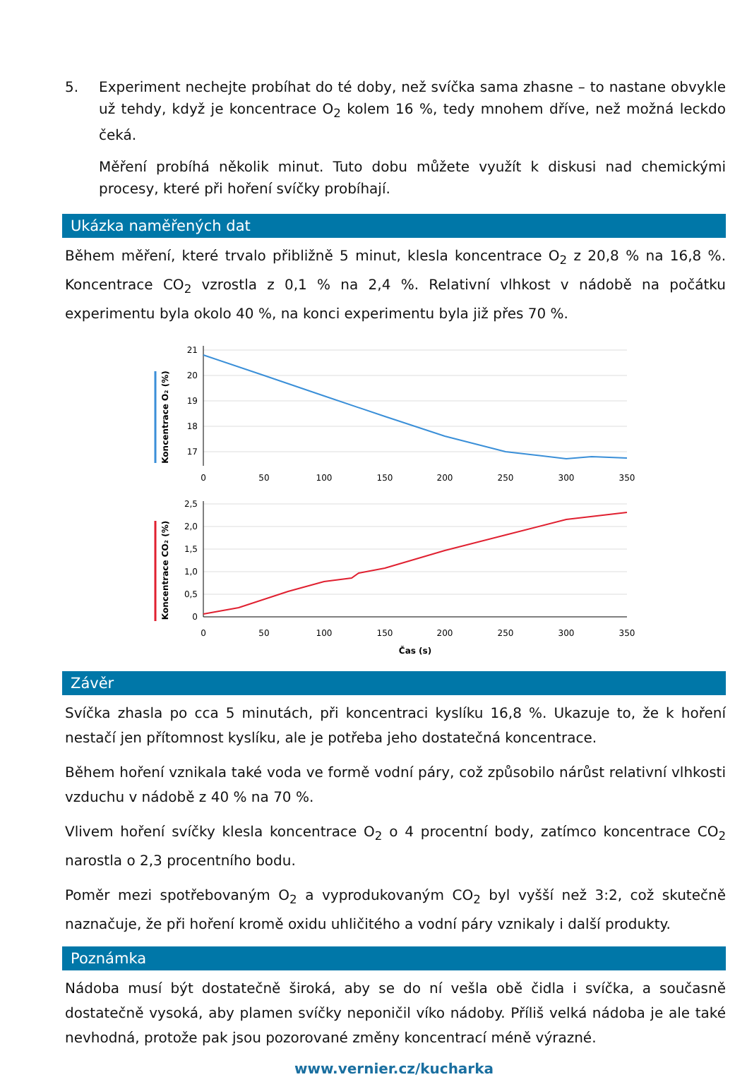5.
Experiment nechejte probíhat do té doby, než svíčka sama zhasne – to nastane obvykle už tehdy, když je koncentrace O<sub>2</sub> kolem 16 %, tedy mnohem dříve, než možná leckdo čeká.
Měření probíhá několik minut. Tuto dobu můžete využít k diskusi nad chemickými procesy, které při hoření svíčky probíhají.
Ukázka naměřených dat
Během měření, které trvalo přibližně 5 minut, klesla koncentrace O<sub>2</sub> z 20,8 % na 16,8 %. Koncentrace CO<sub>2</sub> vzrostla z 0,1 % na 2,4 %. Relativní vlhkost v nádobě na počátku experimentu byla okolo 40 %, na konci experimentu byla již přes 70 %.
21
20
19
18
17
2,5
2,0
1,5
1,0
0,5
0
0
50
100
150
200
250
300
350
0
50
100
150
200
250
300
350
Čas (s)
Koncentrace O₂ (%)
Koncentrace CO₂ (%)
Závěr
Svíčka zhasla po cca 5 minutách, při koncentraci kyslíku 16,8 %. Ukazuje to, že k hoření nestačí jen přítomnost kyslíku, ale je potřeba jeho dostatečná koncentrace.
Během hoření vznikala také voda ve formě vodní páry, což způsobilo nárůst relativní vlhkosti vzduchu v nádobě z 40 % na 70 %.
Vlivem hoření svíčky klesla koncentrace O<sub>2</sub> o 4 procentní body, zatímco koncentrace CO<sub>2</sub> narostla o 2,3 procentního bodu.
Poměr mezi spotřebovaným O<sub>2</sub> a vyprodukovaným CO<sub>2</sub> byl vyšší než 3:2, což skutečně naznačuje, že při hoření kromě oxidu uhličitého a vodní páry vznikaly i další produkty.
Poznámka
Nádoba musí být dostatečně široká, aby se do ní vešla obě čidla i svíčka, a současně dostatečně vysoká, aby plamen svíčky neponičil víko nádoby. Příliš velká nádoba je ale také nevhodná, protože pak jsou pozorované změny koncentrací méně výrazné.
www.vernier.cz/kucharka